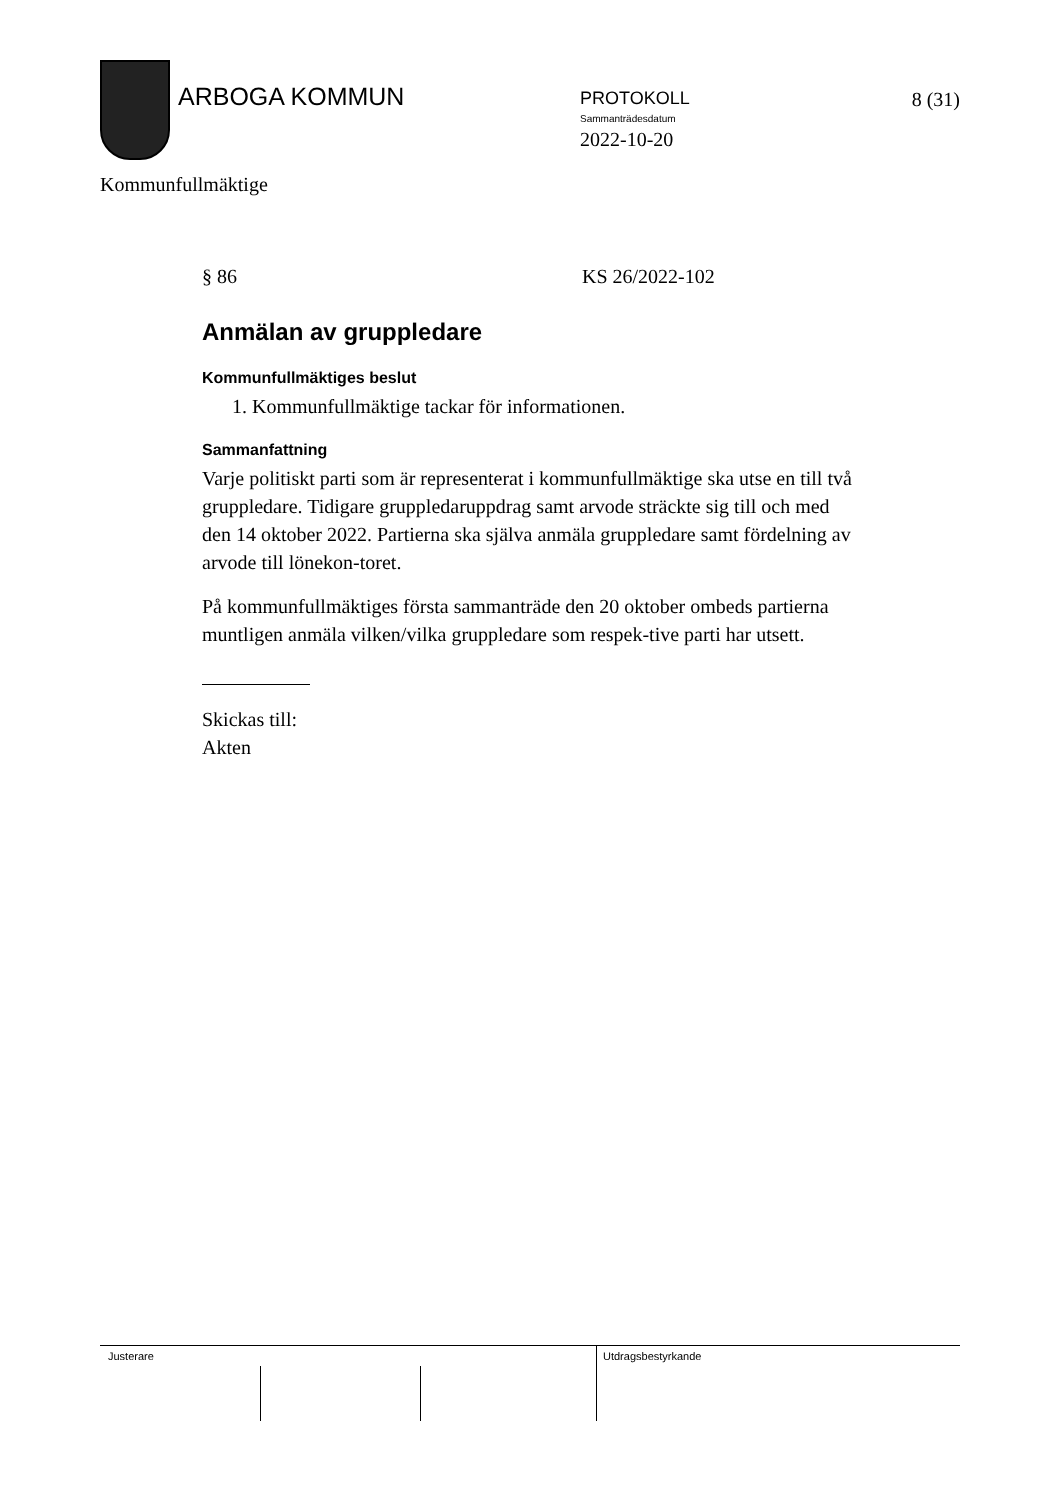ARBOGA KOMMUN
PROTOKOLL
Sammanträdesdatum
2022-10-20
8 (31)
Kommunfullmäktige
§ 86 KS 26/2022-102
Anmälan av gruppledare
Kommunfullmäktiges beslut
1. Kommunfullmäktige tackar för informationen.
Sammanfattning
Varje politiskt parti som är representerat i kommunfullmäktige ska utse en till två gruppledare. Tidigare gruppledaruppdrag samt arvode sträckte sig till och med den 14 oktober 2022. Partierna ska själva anmäla gruppledare samt fördelning av arvode till lönekon-toret.
På kommunfullmäktiges första sammanträde den 20 oktober ombeds partierna muntligen anmäla vilken/vilka gruppledare som respek-tive parti har utsett.
Skickas till:
Akten
Justerare Utdragsbestyrkande